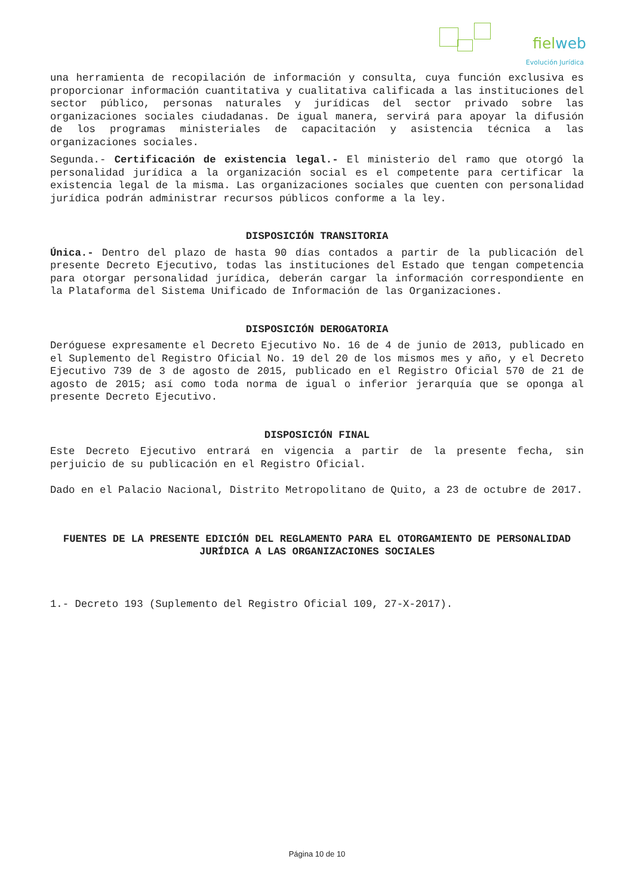fielweb
Evolución Jurídica
una herramienta de recopilación de información y consulta, cuya función exclusiva es proporcionar información cuantitativa y cualitativa calificada a las instituciones del sector público, personas naturales y jurídicas del sector privado sobre las organizaciones sociales ciudadanas. De igual manera, servirá para apoyar la difusión de los programas ministeriales de capacitación y asistencia técnica a las organizaciones sociales.
Segunda.- Certificación de existencia legal.- El ministerio del ramo que otorgó la personalidad jurídica a la organización social es el competente para certificar la existencia legal de la misma. Las organizaciones sociales que cuenten con personalidad jurídica podrán administrar recursos públicos conforme a la ley.
DISPOSICIÓN TRANSITORIA
Única.- Dentro del plazo de hasta 90 días contados a partir de la publicación del presente Decreto Ejecutivo, todas las instituciones del Estado que tengan competencia para otorgar personalidad jurídica, deberán cargar la información correspondiente en la Plataforma del Sistema Unificado de Información de las Organizaciones.
DISPOSICIÓN DEROGATORIA
Deróguese expresamente el Decreto Ejecutivo No. 16 de 4 de junio de 2013, publicado en el Suplemento del Registro Oficial No. 19 del 20 de los mismos mes y año, y el Decreto Ejecutivo 739 de 3 de agosto de 2015, publicado en el Registro Oficial 570 de 21 de agosto de 2015; así como toda norma de igual o inferior jerarquía que se oponga al presente Decreto Ejecutivo.
DISPOSICIÓN FINAL
Este Decreto Ejecutivo entrará en vigencia a partir de la presente fecha, sin perjuicio de su publicación en el Registro Oficial.
Dado en el Palacio Nacional, Distrito Metropolitano de Quito, a 23 de octubre de 2017.
FUENTES DE LA PRESENTE EDICIÓN DEL REGLAMENTO PARA EL OTORGAMIENTO DE PERSONALIDAD JURÍDICA A LAS ORGANIZACIONES SOCIALES
1.- Decreto 193 (Suplemento del Registro Oficial 109, 27-X-2017).
Página 10 de 10